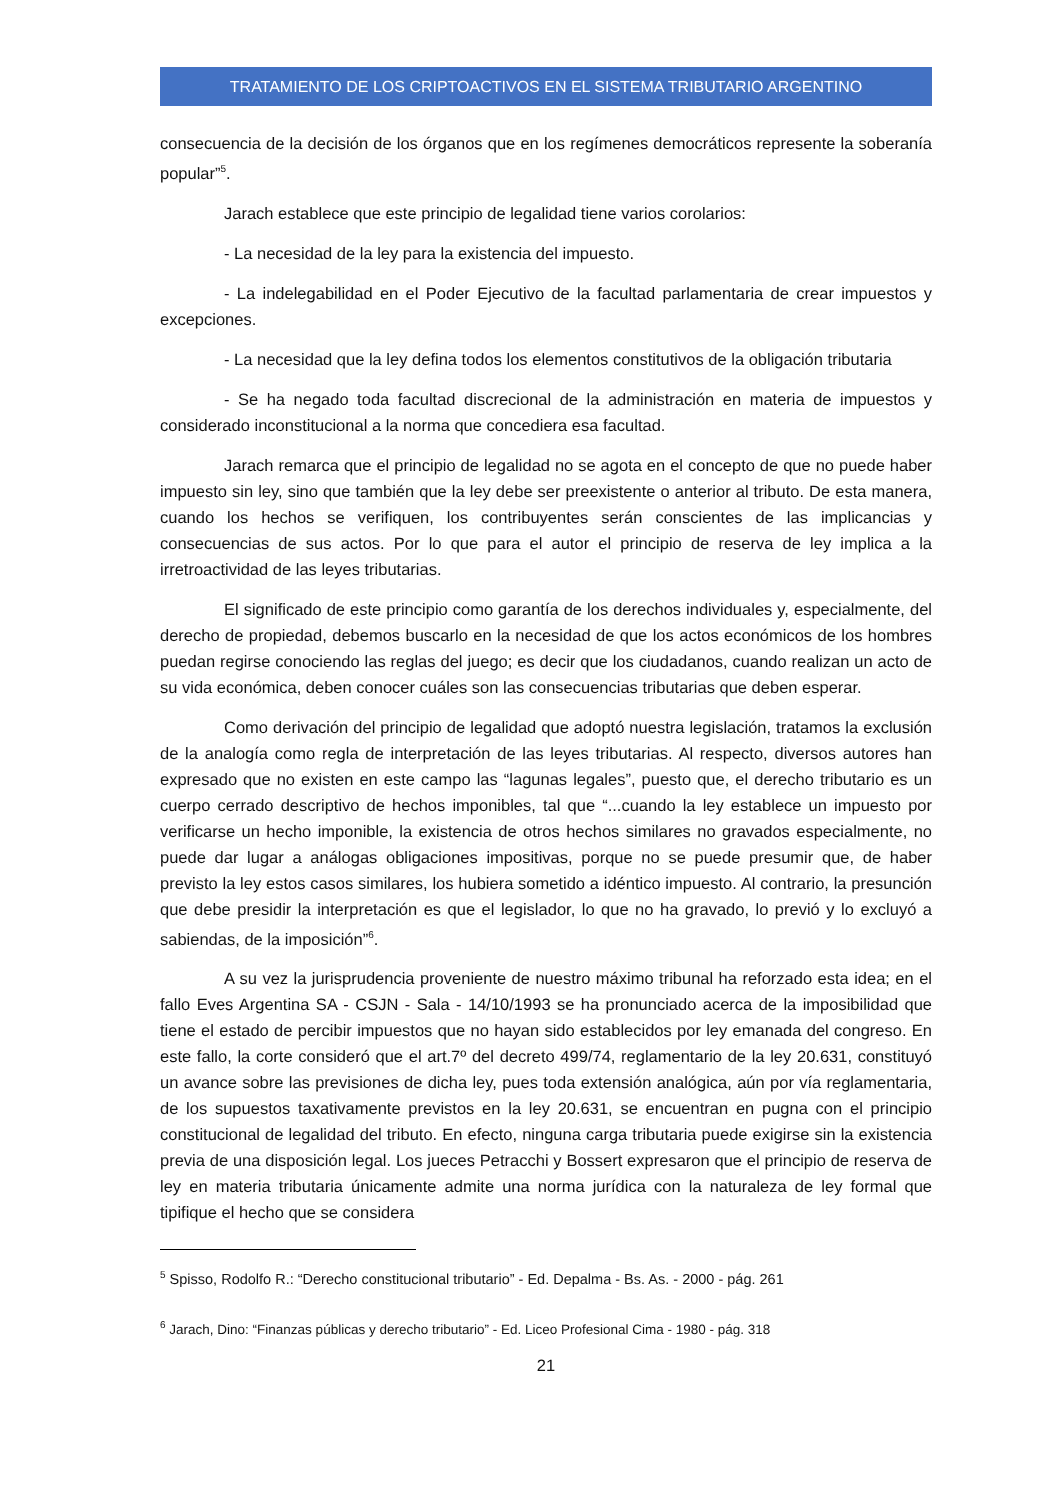TRATAMIENTO DE LOS CRIPTOACTIVOS EN EL SISTEMA TRIBUTARIO ARGENTINO
consecuencia de la decisión de los órganos que en los regímenes democráticos represente la soberanía popular”<sup>5</sup>.
Jarach establece que este principio de legalidad tiene varios corolarios:
- La necesidad de la ley para la existencia del impuesto.
- La indelegabilidad en el Poder Ejecutivo de la facultad parlamentaria de crear impuestos y excepciones.
- La necesidad que la ley defina todos los elementos constitutivos de la obligación tributaria
- Se ha negado toda facultad discrecional de la administración en materia de impuestos y considerado inconstitucional a la norma que concediera esa facultad.
Jarach remarca que el principio de legalidad no se agota en el concepto de que no puede haber impuesto sin ley, sino que también que la ley debe ser preexistente o anterior al tributo. De esta manera, cuando los hechos se verifiquen, los contribuyentes serán conscientes de las implicancias y consecuencias de sus actos. Por lo que para el autor el principio de reserva de ley implica a la irretroactividad de las leyes tributarias.
El significado de este principio como garantía de los derechos individuales y, especialmente, del derecho de propiedad, debemos buscarlo en la necesidad de que los actos económicos de los hombres puedan regirse conociendo las reglas del juego; es decir que los ciudadanos, cuando realizan un acto de su vida económica, deben conocer cuáles son las consecuencias tributarias que deben esperar.
Como derivación del principio de legalidad que adoptó nuestra legislación, tratamos la exclusión de la analogía como regla de interpretación de las leyes tributarias. Al respecto, diversos autores han expresado que no existen en este campo las “lagunas legales”, puesto que, el derecho tributario es un cuerpo cerrado descriptivo de hechos imponibles, tal que “...cuando la ley establece un impuesto por verificarse un hecho imponible, la existencia de otros hechos similares no gravados especialmente, no puede dar lugar a análogas obligaciones impositivas, porque no se puede presumir que, de haber previsto la ley estos casos similares, los hubiera sometido a idéntico impuesto. Al contrario, la presunción que debe presidir la interpretación es que el legislador, lo que no ha gravado, lo previó y lo excluyó a sabiendas, de la imposición”<sup>6</sup>.
A su vez la jurisprudencia proveniente de nuestro máximo tribunal ha reforzado esta idea; en el fallo Eves Argentina SA - CSJN - Sala - 14/10/1993 se ha pronunciado acerca de la imposibilidad que tiene el estado de percibir impuestos que no hayan sido establecidos por ley emanada del congreso. En este fallo, la corte consideró que el art.7º del decreto 499/74, reglamentario de la ley 20.631, constituyó un avance sobre las previsiones de dicha ley, pues toda extensión analógica, aún por vía reglamentaria, de los supuestos taxativamente previstos en la ley 20.631, se encuentran en pugna con el principio constitucional de legalidad del tributo. En efecto, ninguna carga tributaria puede exigirse sin la existencia previa de una disposición legal. Los jueces Petracchi y Bossert expresaron que el principio de reserva de ley en materia tributaria únicamente admite una norma jurídica con la naturaleza de ley formal que tipifique el hecho que se considera
<sup>5</sup> Spisso, Rodolfo R.: “Derecho constitucional tributario” - Ed. Depalma - Bs. As. - 2000 - pág. 261
<sup>6</sup> Jarach, Dino: “Finanzas públicas y derecho tributario” - Ed. Liceo Profesional Cima - 1980 - pág. 318
21